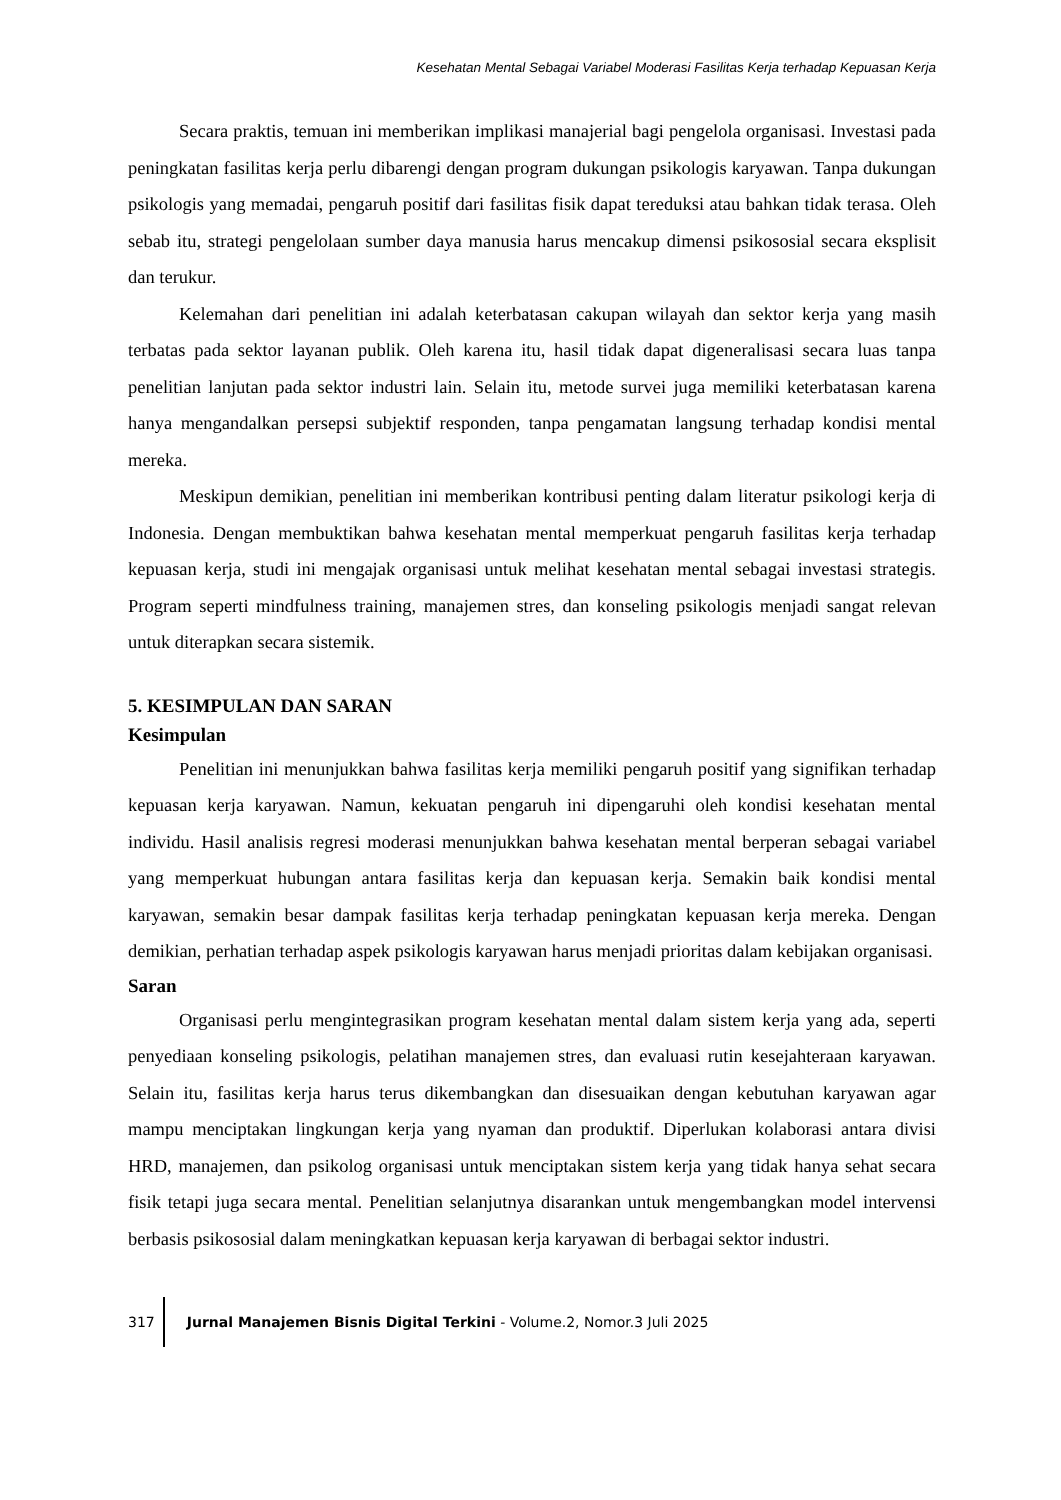Kesehatan Mental Sebagai Variabel Moderasi Fasilitas Kerja terhadap Kepuasan Kerja
Secara praktis, temuan ini memberikan implikasi manajerial bagi pengelola organisasi. Investasi pada peningkatan fasilitas kerja perlu dibarengi dengan program dukungan psikologis karyawan. Tanpa dukungan psikologis yang memadai, pengaruh positif dari fasilitas fisik dapat tereduksi atau bahkan tidak terasa. Oleh sebab itu, strategi pengelolaan sumber daya manusia harus mencakup dimensi psikososial secara eksplisit dan terukur.
Kelemahan dari penelitian ini adalah keterbatasan cakupan wilayah dan sektor kerja yang masih terbatas pada sektor layanan publik. Oleh karena itu, hasil tidak dapat digeneralisasi secara luas tanpa penelitian lanjutan pada sektor industri lain. Selain itu, metode survei juga memiliki keterbatasan karena hanya mengandalkan persepsi subjektif responden, tanpa pengamatan langsung terhadap kondisi mental mereka.
Meskipun demikian, penelitian ini memberikan kontribusi penting dalam literatur psikologi kerja di Indonesia. Dengan membuktikan bahwa kesehatan mental memperkuat pengaruh fasilitas kerja terhadap kepuasan kerja, studi ini mengajak organisasi untuk melihat kesehatan mental sebagai investasi strategis. Program seperti mindfulness training, manajemen stres, dan konseling psikologis menjadi sangat relevan untuk diterapkan secara sistemik.
5. KESIMPULAN DAN SARAN
Kesimpulan
Penelitian ini menunjukkan bahwa fasilitas kerja memiliki pengaruh positif yang signifikan terhadap kepuasan kerja karyawan. Namun, kekuatan pengaruh ini dipengaruhi oleh kondisi kesehatan mental individu. Hasil analisis regresi moderasi menunjukkan bahwa kesehatan mental berperan sebagai variabel yang memperkuat hubungan antara fasilitas kerja dan kepuasan kerja. Semakin baik kondisi mental karyawan, semakin besar dampak fasilitas kerja terhadap peningkatan kepuasan kerja mereka. Dengan demikian, perhatian terhadap aspek psikologis karyawan harus menjadi prioritas dalam kebijakan organisasi.
Saran
Organisasi perlu mengintegrasikan program kesehatan mental dalam sistem kerja yang ada, seperti penyediaan konseling psikologis, pelatihan manajemen stres, dan evaluasi rutin kesejahteraan karyawan. Selain itu, fasilitas kerja harus terus dikembangkan dan disesuaikan dengan kebutuhan karyawan agar mampu menciptakan lingkungan kerja yang nyaman dan produktif. Diperlukan kolaborasi antara divisi HRD, manajemen, dan psikolog organisasi untuk menciptakan sistem kerja yang tidak hanya sehat secara fisik tetapi juga secara mental. Penelitian selanjutnya disarankan untuk mengembangkan model intervensi berbasis psikososial dalam meningkatkan kepuasan kerja karyawan di berbagai sektor industri.
317 Jurnal Manajemen Bisnis Digital Terkini - Volume.2, Nomor.3 Juli 2025